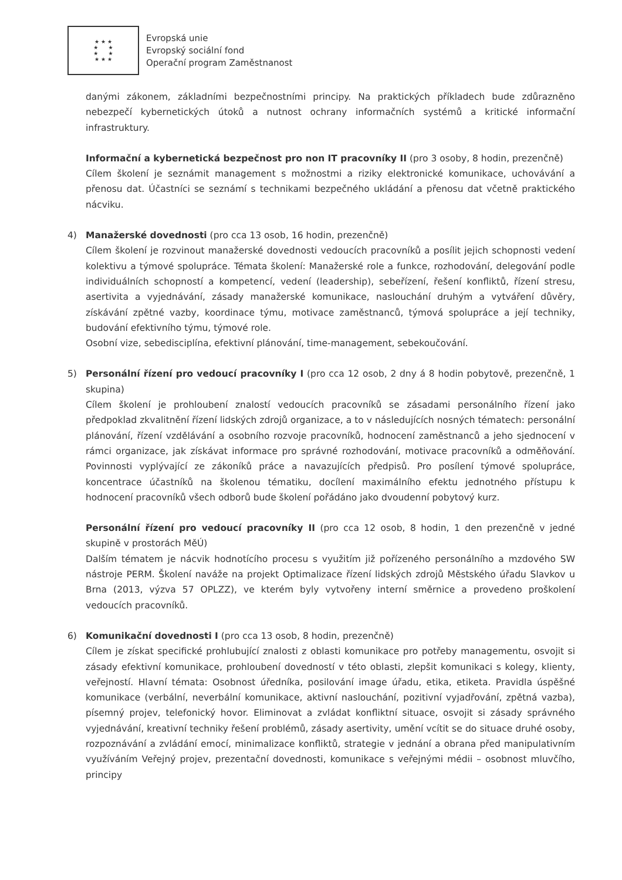★ ★ ★
★ ★
★ ★
★ ★ ★
Evropská unie
Evropský sociální fond
Operační program Zaměstnanost
danými zákonem, základními bezpečnostními principy. Na praktických příkladech bude zdůrazněno nebezpečí kybernetických útoků a nutnost ochrany informačních systémů a kritické informační infrastruktury.
Informační a kybernetická bezpečnost pro non IT pracovníky II (pro 3 osoby, 8 hodin, prezenčně)
Cílem školení je seznámit management s možnostmi a riziky elektronické komunikace, uchovávání a přenosu dat. Účastníci se seznámí s technikami bezpečného ukládání a přenosu dat včetně praktického nácviku.
4) Manažerské dovednosti (pro cca 13 osob, 16 hodin, prezenčně)
Cílem školení je rozvinout manažerské dovednosti vedoucích pracovníků a posílit jejich schopnosti vedení kolektivu a týmové spolupráce. Témata školení: Manažerské role a funkce, rozhodování, delegování podle individuálních schopností a kompetencí, vedení (leadership), sebeřízení, řešení konfliktů, řízení stresu, asertivita a vyjednávání, zásady manažerské komunikace, naslouchání druhým a vytváření důvěry, získávání zpětné vazby, koordinace týmu, motivace zaměstnanců, týmová spolupráce a její techniky, budování efektivního týmu, týmové role.
Osobní vize, sebedisciplína, efektivní plánování, time-management, sebekoučování.
5) Personální řízení pro vedoucí pracovníky I (pro cca 12 osob, 2 dny á 8 hodin pobytově, prezenčně, 1 skupina)
Cílem školení je prohloubení znalostí vedoucích pracovníků se zásadami personálního řízení jako předpoklad zkvalitnění řízení lidských zdrojů organizace, a to v následujících nosných tématech: personální plánování, řízení vzdělávání a osobního rozvoje pracovníků, hodnocení zaměstnanců a jeho sjednocení v rámci organizace, jak získávat informace pro správné rozhodování, motivace pracovníků a odměňování. Povinnosti vyplývající ze zákoníků práce a navazujících předpisů. Pro posílení týmové spolupráce, koncentrace účastníků na školenou tématiku, docílení maximálního efektu jednotného přístupu k hodnocení pracovníků všech odborů bude školení pořádáno jako dvoudenní pobytový kurz.
Personální řízení pro vedoucí pracovníky II (pro cca 12 osob, 8 hodin, 1 den prezenčně v jedné skupině v prostorách MěÚ)
Dalším tématem je nácvik hodnotícího procesu s využitím již pořízeného personálního a mzdového SW nástroje PERM. Školení naváže na projekt Optimalizace řízení lidských zdrojů Městského úřadu Slavkov u Brna (2013, výzva 57 OPLZZ), ve kterém byly vytvořeny interní směrnice a provedeno proškolení vedoucích pracovníků.
6) Komunikační dovednosti I (pro cca 13 osob, 8 hodin, prezenčně)
Cílem je získat specifické prohlubující znalosti z oblasti komunikace pro potřeby managementu, osvojit si zásady efektivní komunikace, prohloubení dovedností v této oblasti, zlepšit komunikaci s kolegy, klienty, veřejností. Hlavní témata: Osobnost úředníka, posilování image úřadu, etika, etiketa. Pravidla úspěšné komunikace (verbální, neverbální komunikace, aktivní naslouchání, pozitivní vyjadřování, zpětná vazba), písemný projev, telefonický hovor. Eliminovat a zvládat konfliktní situace, osvojit si zásady správného vyjednávání, kreativní techniky řešení problémů, zásady asertivity, umění vcítit se do situace druhé osoby, rozpoznávání a zvládání emocí, minimalizace konfliktů, strategie v jednání a obrana před manipulativním využíváním Veřejný projev, prezentační dovednosti, komunikace s veřejnými médii – osobnost mluvčího, principy